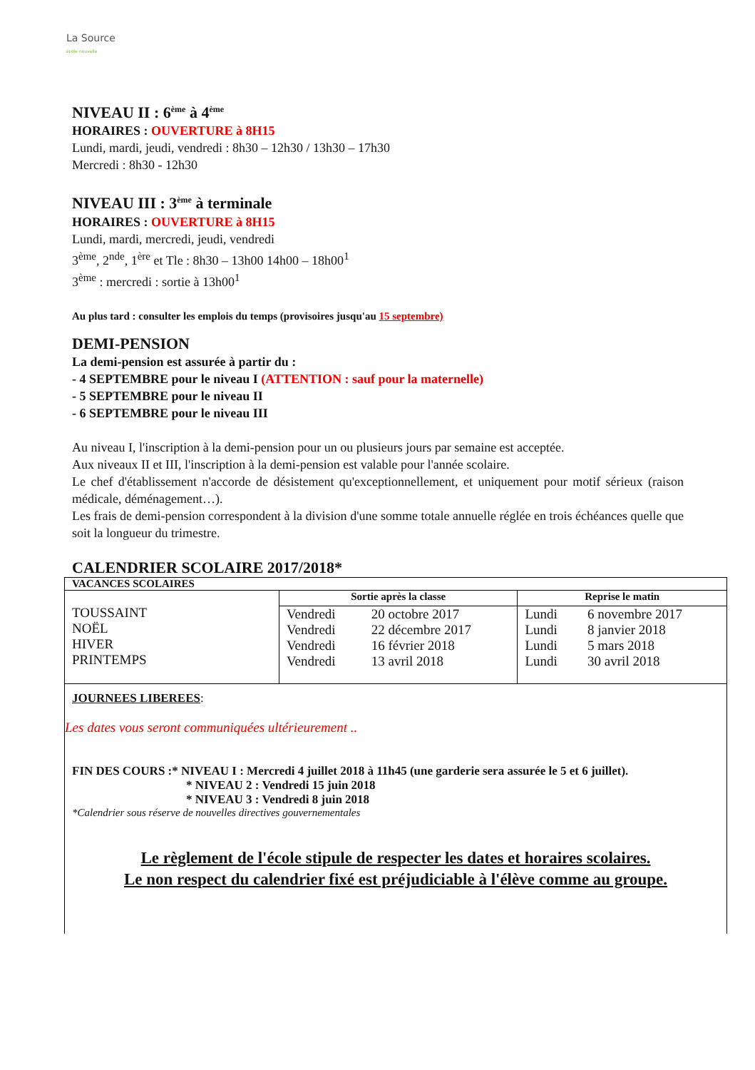La Source
école nouvelle
NIVEAU II : 6<sup>ème</sup> à 4<sup>ème</sup>
HORAIRES : OUVERTURE à 8H15
Lundi, mardi, jeudi, vendredi : 8h30 – 12h30 / 13h30 – 17h30
Mercredi : 8h30 - 12h30
NIVEAU III : 3<sup>ème</sup> à terminale
HORAIRES : OUVERTURE à 8H15
Lundi, mardi, mercredi, jeudi, vendredi
3<sup>ème</sup>, 2<sup>nde</sup>, 1<sup>ère</sup> et Tle : 8h30 – 13h00 14h00 – 18h00<sup>1</sup>
3<sup>ème</sup> : mercredi : sortie à 13h00<sup>1</sup>
Au plus tard : consulter les emplois du temps (provisoires jusqu'au 15 septembre)
DEMI-PENSION
La demi-pension est assurée à partir du :
- 4 SEPTEMBRE pour le niveau I (ATTENTION : sauf pour la maternelle)
- 5 SEPTEMBRE pour le niveau II
- 6 SEPTEMBRE pour le niveau III
Au niveau I, l'inscription à la demi-pension pour un ou plusieurs jours par semaine est acceptée.
Aux niveaux II et III, l'inscription à la demi-pension est valable pour l'année scolaire.
Le chef d'établissement n'accorde de désistement qu'exceptionnellement, et uniquement pour motif sérieux (raison médicale, déménagement…).
Les frais de demi-pension correspondent à la division d'une somme totale annuelle réglée en trois échéances quelle que soit la longueur du trimestre.
CALENDRIER SCOLAIRE 2017/2018*
| VACANCES SCOLAIRES | | | | |
| --- | --- | --- | --- | --- |
| TOUSSAINT NOËL HIVER PRINTEMPS | Sortie après la classe | | Reprise le matin | |
| | Vendredi Vendredi Vendredi Vendredi | 20 octobre 2017 22 décembre 2017 16 février 2018 13 avril 2018 | Lundi Lundi Lundi Lundi | 6 novembre 2017 8 janvier 2018 5 mars 2018 30 avril 2018 |
JOURNEES LIBEREES:
Les dates vous seront communiquées ultérieurement ..
FIN DES COURS :* NIVEAU I : Mercredi 4 juillet 2018 à 11h45 (une garderie sera assurée le 5 et 6 juillet).
* NIVEAU 2 : Vendredi 15 juin 2018
* NIVEAU 3 : Vendredi 8 juin 2018
*Calendrier sous réserve de nouvelles directives gouvernementales
Le règlement de l'école stipule de respecter les dates et horaires scolaires.
Le non respect du calendrier fixé est préjudiciable à l'élève comme au groupe.